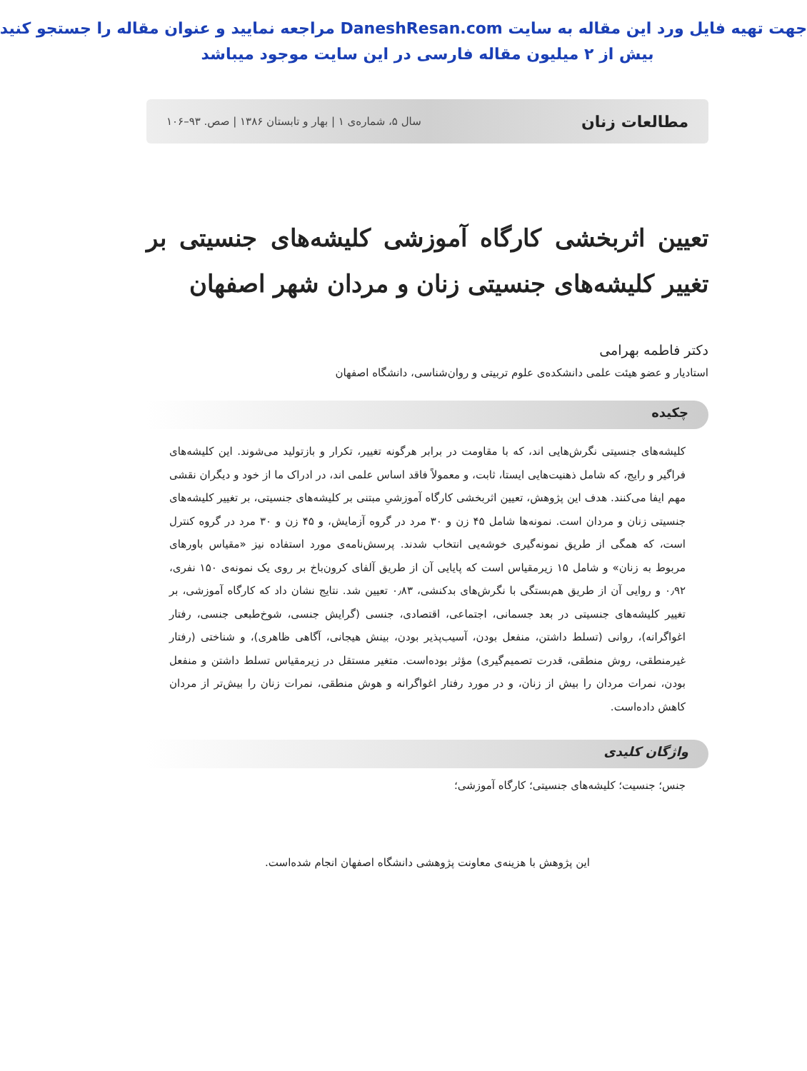جهت تهیه فایل ورد این مقاله به سایت DaneshResan.com مراجعه نمایید و عنوان مقاله را جستجو کنید
بیش از ۲ میلیون مقاله فارسی در این سایت موجود میباشد
مطالعات زنان سال ۵، شماره‌ی ۱ | بهار و تابستان ۱۳۸۶ | صص. ۹۳–۱۰۶
تعیین اثربخشی کارگاه آموزشی کلیشه‌های جنسیتی بر تغییر کلیشه‌های جنسیتی زنان و مردان شهر اصفهان
دکتر فاطمه بهرامی
استادیار و عضو هیئت علمی دانشکده‌ی علوم تربیتی و روان‌شناسی، دانشگاه اصفهان
چکیده
کلیشه‌های جنسیتی نگرش‌هایی اند، که با مقاومت در برابر هرگونه تغییر، تکرار و بازتولید می‌شوند. این کلیشه‌های فراگیر و رایج، که شامل ذهنیت‌هایی ایستا، ثابت، و معمولاً فاقد اساس علمی اند، در ادراک ما از خود و دیگران نقشی مهم ایفا می‌کنند. هدف این پژوهش، تعیین اثربخشی کارگاه آموزشیِ مبتنی بر کلیشه‌های جنسیتی، بر تغییر کلیشه‌های جنسیتی زنان و مردان است. نمونه‌ها شامل ۴۵ زن و ۳۰ مرد در گروه آزمایش، و ۴۵ زن و ۳۰ مرد در گروه کنترل است، که همگی از طریق نمونه‌گیری خوشه‌یی انتخاب شدند. پرسش‌نامه‌ی مورد استفاده نیز «مقیاس باورهای مربوط به زنان» و شامل ۱۵ زیرمقیاس است که پایایی آن از طریق آلفای کرون‌باخ بر روی یک نمونه‌ی ۱۵۰ نفری، ۰٫۹۲ و روایی آن از طریق هم‌بستگی با نگرش‌های بدکنشی، ۰٫۸۳ تعیین شد. نتایج نشان داد که کارگاه آموزشی، بر تغییر کلیشه‌های جنسیتی در بعد جسمانی، اجتماعی، اقتصادی، جنسی (گرایش جنسی، شوخ‌طبعی جنسی، رفتار اغواگرانه)، روانی (تسلط داشتن، منفعل بودن، آسیب‌پذیر بودن، بینش هیجانی، آگاهی ظاهری)، و شناختی (رفتار غیرمنطقی، روش منطقی، قدرت تصمیم‌گیری) مؤثر بوده‌است. متغیر مستقل در زیرمقیاس تسلط داشتن و منفعل بودن، نمرات مردان را بیش از زنان، و در مورد رفتار اغواگرانه و هوش منطقی، نمرات زنان را بیش‌تر از مردان کاهش داده‌است.
واژگان کلیدی
جنس؛ جنسیت؛ کلیشه‌های جنسیتی؛ کارگاه آموزشی؛
این پژوهش با هزینه‌ی معاونت پژوهشی دانشگاه اصفهان انجام شده‌است.